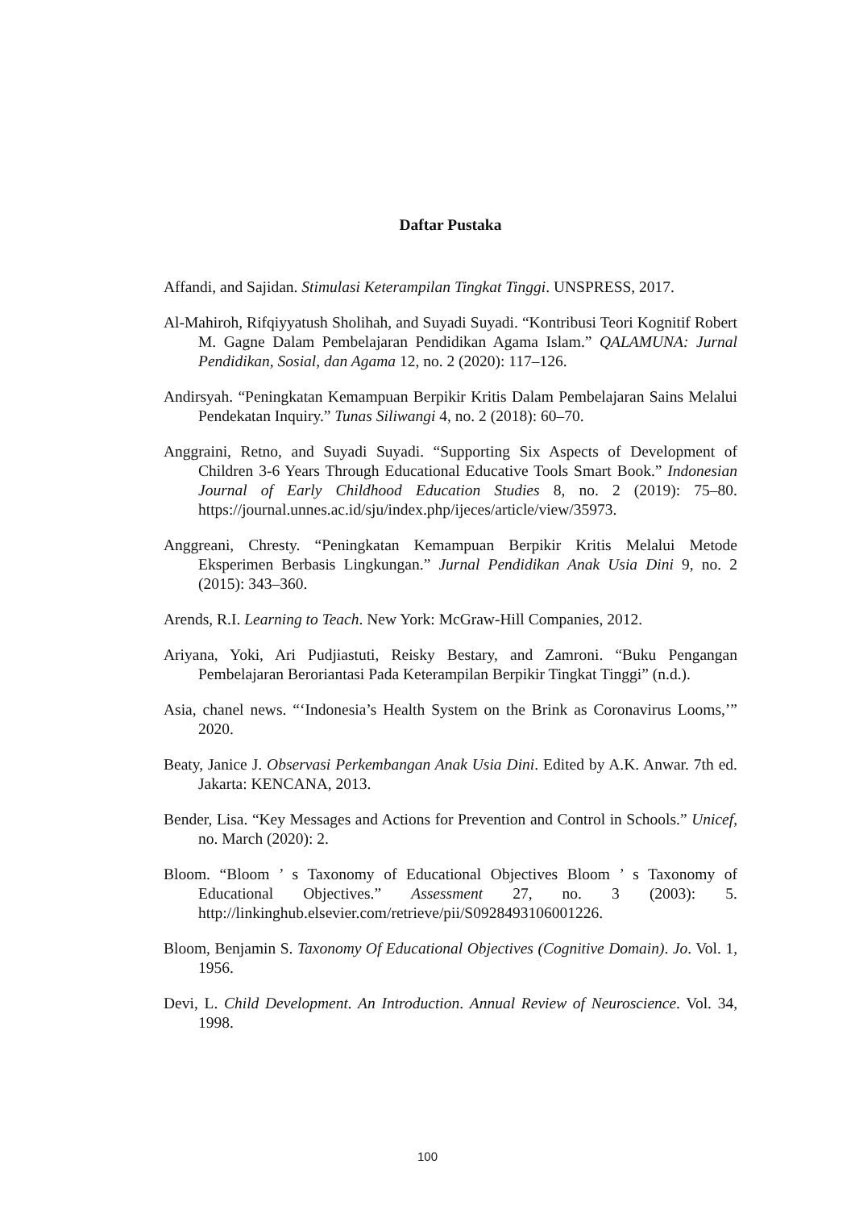Daftar Pustaka
Affandi, and Sajidan. Stimulasi Keterampilan Tingkat Tinggi. UNSPRESS, 2017.
Al-Mahiroh, Rifqiyyatush Sholihah, and Suyadi Suyadi. “Kontribusi Teori Kognitif Robert M. Gagne Dalam Pembelajaran Pendidikan Agama Islam.” QALAMUNA: Jurnal Pendidikan, Sosial, dan Agama 12, no. 2 (2020): 117–126.
Andirsyah. “Peningkatan Kemampuan Berpikir Kritis Dalam Pembelajaran Sains Melalui Pendekatan Inquiry.” Tunas Siliwangi 4, no. 2 (2018): 60–70.
Anggraini, Retno, and Suyadi Suyadi. “Supporting Six Aspects of Development of Children 3-6 Years Through Educational Educative Tools Smart Book.” Indonesian Journal of Early Childhood Education Studies 8, no. 2 (2019): 75–80. https://journal.unnes.ac.id/sju/index.php/ijeces/article/view/35973.
Anggreani, Chresty. “Peningkatan Kemampuan Berpikir Kritis Melalui Metode Eksperimen Berbasis Lingkungan.” Jurnal Pendidikan Anak Usia Dini 9, no. 2 (2015): 343–360.
Arends, R.I. Learning to Teach. New York: McGraw-Hill Companies, 2012.
Ariyana, Yoki, Ari Pudjiastuti, Reisky Bestary, and Zamroni. “Buku Pengangan Pembelajaran Beroriantasi Pada Keterampilan Berpikir Tingkat Tinggi” (n.d.).
Asia, chanel news. “‘Indonesia’s Health System on the Brink as Coronavirus Looms,’” 2020.
Beaty, Janice J. Observasi Perkembangan Anak Usia Dini. Edited by A.K. Anwar. 7th ed. Jakarta: KENCANA, 2013.
Bender, Lisa. “Key Messages and Actions for Prevention and Control in Schools.” Unicef, no. March (2020): 2.
Bloom. “Bloom ’ s Taxonomy of Educational Objectives Bloom ’ s Taxonomy of Educational Objectives.” Assessment 27, no. 3 (2003): 5. http://linkinghub.elsevier.com/retrieve/pii/S0928493106001226.
Bloom, Benjamin S. Taxonomy Of Educational Objectives (Cognitive Domain). Jo. Vol. 1, 1956.
Devi, L. Child Development. An Introduction. Annual Review of Neuroscience. Vol. 34, 1998.
100